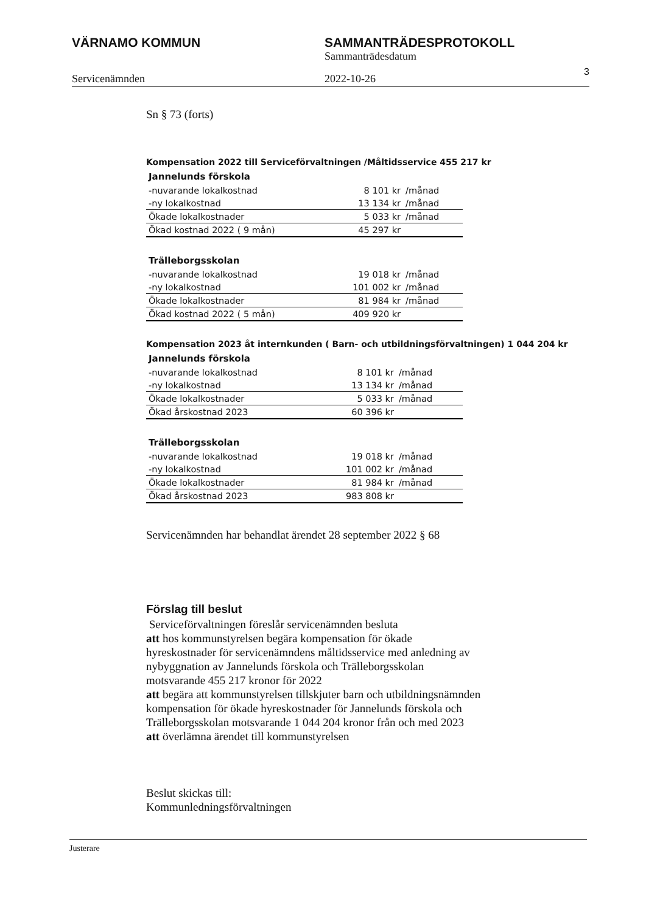VÄRNAMO KOMMUN SAMMANTRÄDESPROTOKOLL
Sammanträdesdatum
Servicenämnden 2022-10-26
3
Sn § 73 (forts)
Kompensation 2022 till Serviceförvaltningen /Måltidsservice 455 217 kr
| Jannelunds förskola | | |
| --- | --- | --- |
| -nuvarande lokalkostnad | 8 101 kr | /månad |
| -ny lokalkostnad | 13 134 kr | /månad |
| Ökade lokalkostnader | 5 033 kr | /månad |
| Ökad kostnad 2022 ( 9 mån) | 45 297 kr | |
| Trälleborgsskolan | | |
| --- | --- | --- |
| -nuvarande lokalkostnad | 19 018 kr | /månad |
| -ny lokalkostnad | 101 002 kr | /månad |
| Ökade lokalkostnader | 81 984 kr | /månad |
| Ökad kostnad 2022 ( 5 mån) | 409 920 kr | |
Kompensation 2023 åt internkunden ( Barn- och utbildningsförvaltningen) 1 044 204 kr
| Jannelunds förskola | | |
| --- | --- | --- |
| -nuvarande lokalkostnad | 8 101 kr | /månad |
| -ny lokalkostnad | 13 134 kr | /månad |
| Ökade lokalkostnader | 5 033 kr | /månad |
| Ökad årskostnad 2023 | 60 396 kr | |
| Trälleborgsskolan | | |
| --- | --- | --- |
| -nuvarande lokalkostnad | 19 018 kr | /månad |
| -ny lokalkostnad | 101 002 kr | /månad |
| Ökade lokalkostnader | 81 984 kr | /månad |
| Ökad årskostnad 2023 | 983 808 kr | |
Servicenämnden har behandlat ärendet 28 september 2022 § 68
Förslag till beslut
Serviceförvaltningen föreslår servicenämnden besluta
att hos kommunstyrelsen begära kompensation för ökade
hyreskostnader för servicenämndens måltidsservice med anledning av
nybyggnation av Jannelunds förskola och Trälleborgsskolan
motsvarande 455 217 kronor för 2022
att begära att kommunstyrelsen tillskjuter barn och utbildningsnämnden
kompensation för ökade hyreskostnader för Jannelunds förskola och
Trälleborgsskolan motsvarande 1 044 204 kronor från och med 2023
att överlämna ärendet till kommunstyrelsen
Beslut skickas till:
Kommunledningsförvaltningen
Justerare